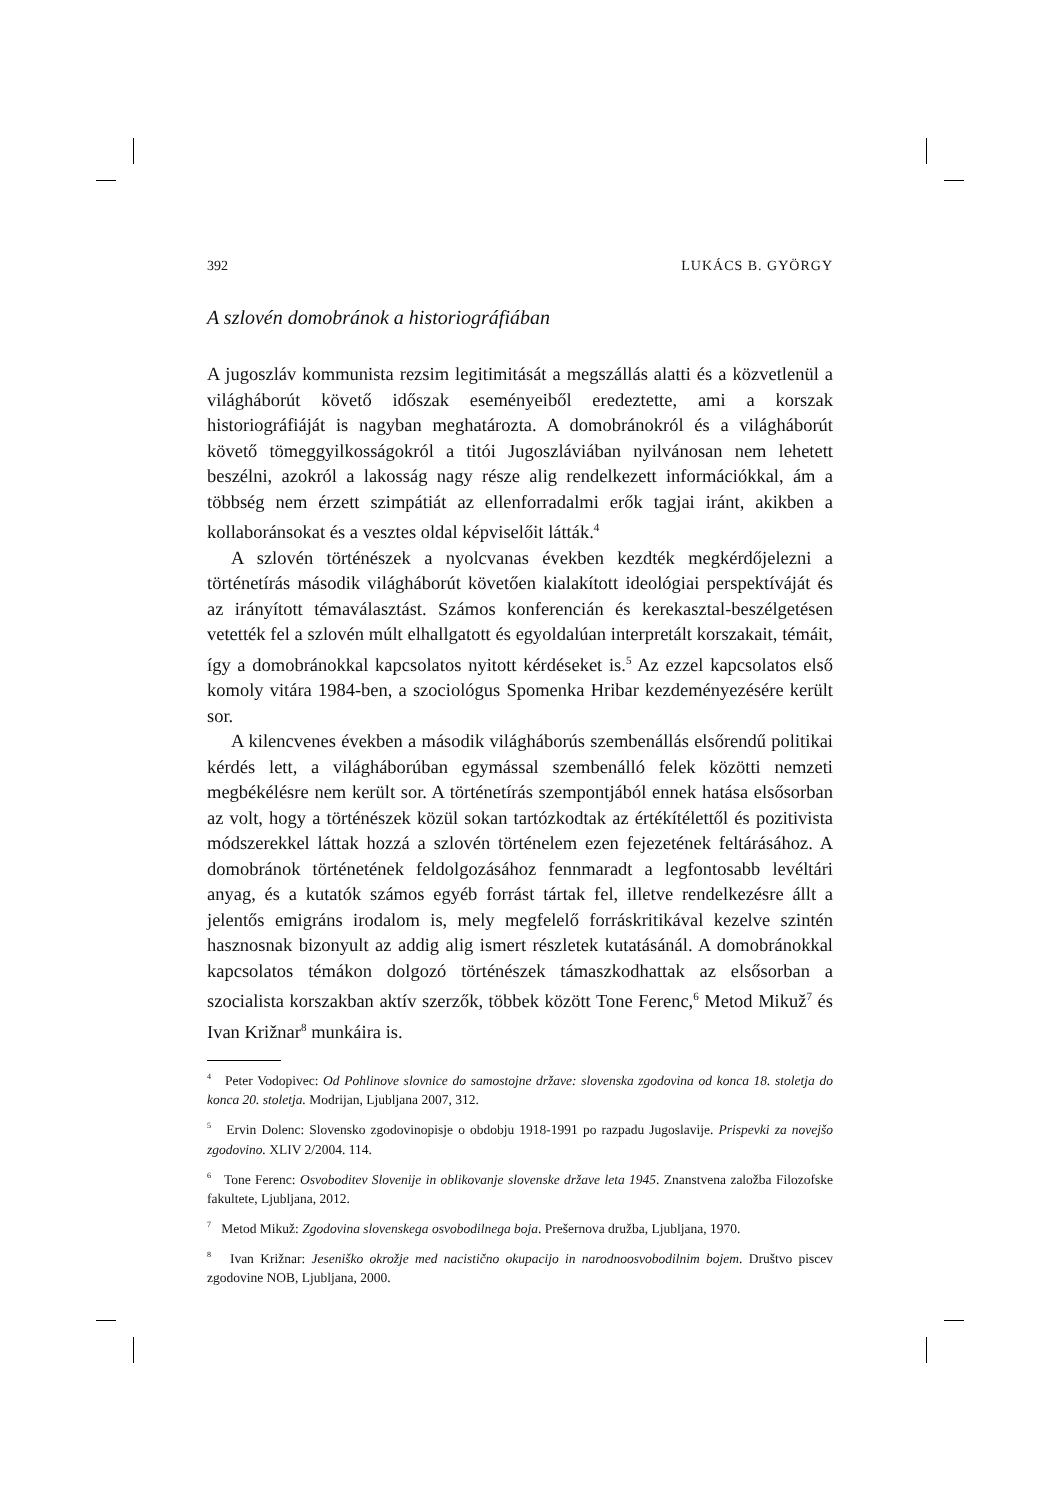392 LUKÁCS B. GYÖRGY
A szlovén domobránok a historiográfiában
A jugoszláv kommunista rezsim legitimitását a megszállás alatti és a közvetlenül a világháborút követő időszak eseményeiből eredeztette, ami a korszak historiográfiáját is nagyban meghatározta. A domobránokról és a világháborút követő tömeggyilkosságokról a titói Jugoszláviában nyilvánosan nem lehetett beszélni, azokról a lakosság nagy része alig rendelkezett információkkal, ám a többség nem érzett szimpátiát az ellenforradalmi erők tagjai iránt, akikben a kollaboránsokat és a vesztes oldal képviselőit látták.<sup>4</sup>
A szlovén történészek a nyolcvanas években kezdték megkérdőjelezni a történetírás második világháborút követően kialakított ideológiai perspektíváját és az irányított témaválasztást. Számos konferencián és kerekasztal-beszélgetésen vetették fel a szlovén múlt elhallgatott és egyoldalúan interpretált korszakait, témáit, így a domobránokkal kapcsolatos nyitott kérdéseket is.<sup>5</sup> Az ezzel kapcsolatos első komoly vitára 1984-ben, a szociológus Spomenka Hribar kezdeményezésére került sor.
A kilencvenes években a második világháborús szembenállás elsőrendű politikai kérdés lett, a világháborúban egymással szembenálló felek közötti nemzeti megbékélésre nem került sor. A történetírás szempontjából ennek hatása elsősorban az volt, hogy a történészek közül sokan tartózkodtak az értékítélettől és pozitivista módszerekkel láttak hozzá a szlovén történelem ezen fejezetének feltárásához. A domobránok történetének feldolgozásához fennmaradt a legfontosabb levéltári anyag, és a kutatók számos egyéb forrást tártak fel, illetve rendelkezésre állt a jelentős emigráns irodalom is, mely megfelelő forráskritikával kezelve szintén hasznosnak bizonyult az addig alig ismert részletek kutatásánál. A domobránokkal kapcsolatos témákon dolgozó történészek támaszkodhattak az elsősorban a szocialista korszakban aktív szerzők, többek között Tone Ferenc,<sup>6</sup> Metod Mikuž<sup>7</sup> és Ivan Križnar<sup>8</sup> munkáira is.
<sup>4</sup> Peter Vodopivec: Od Pohlinove slovnice do samostojne države: slovenska zgodovina od konca 18. stoletja do konca 20. stoletja. Modrijan, Ljubljana 2007, 312.
<sup>5</sup> Ervin Dolenc: Slovensko zgodovinopisje o obdobju 1918-1991 po razpadu Jugoslavije. Prispevki za novejšo zgodovino. XLIV 2/2004. 114.
<sup>6</sup> Tone Ferenc: Osvoboditev Slovenije in oblikovanje slovenske države leta 1945. Znanstvena založba Filozofske fakultete, Ljubljana, 2012.
<sup>7</sup> Metod Mikuž: Zgodovina slovenskega osvobodilnega boja. Prešernova družba, Ljubljana, 1970.
<sup>8</sup> Ivan Križnar: Jeseniško okrožje med nacistično okupacijo in narodnoosvobodilnim bojem. Društvo piscev zgodovine NOB, Ljubljana, 2000.